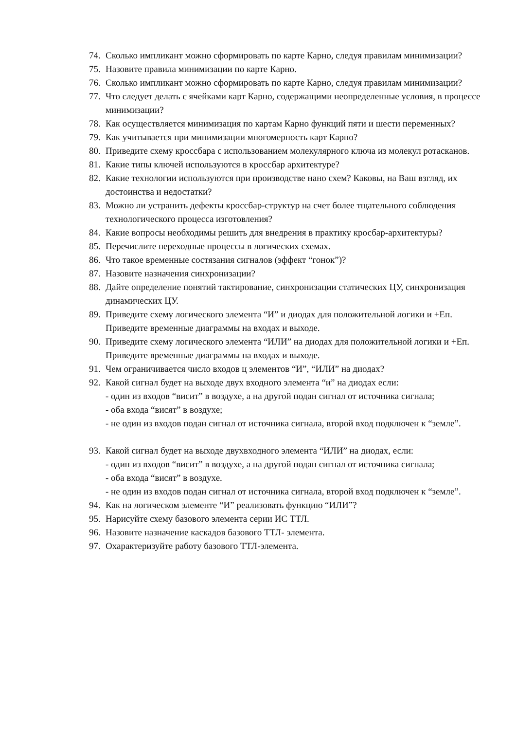74. Сколько импликант можно сформировать по карте Карно, следуя правилам минимизации?
75. Назовите правила минимизации по карте Карно.
76. Сколько импликант можно сформировать по карте Карно, следуя правилам минимизации?
77. Что следует делать с ячейками карт Карно, содержащими неопределенные условия, в процессе минимизации?
78. Как осуществляется минимизация по картам Карно функций пяти и шести переменных?
79. Как учитывается при минимизации многомерность карт Карно?
80. Приведите схему кроссбара с использованием молекулярного ключа из молекул ротасканов.
81. Какие типы ключей используются в кроссбар архитектуре?
82. Какие технологии используются при производстве нано схем? Каковы, на Ваш взгляд, их достоинства и недостатки?
83. Можно ли устранить дефекты кроссбар-структур на счет более тщательного соблюдения технологического процесса изготовления?
84. Какие вопросы необходимы решить для внедрения в практику кросбар-архитектуры?
85. Перечислите переходные процессы в логических схемах.
86. Что такое временные состязания сигналов (эффект “гонок”)?
87. Назовите назначения синхронизации?
88. Дайте определение понятий тактирование, синхронизации статических ЦУ, синхронизация динамических ЦУ.
89. Приведите схему логического элемента “И” и диодах для положительной логики и +Еп. Приведите временные диаграммы на входах и выходе.
90. Приведите схему логического элемента “ИЛИ” на диодах для положительной логики и +Еп. Приведите временные диаграммы на входах и выходе.
91. Чем ограничивается число входов ц элементов “И”, “ИЛИ” на диодах?
92. Какой сигнал будет на выходе двух входного элемента “и” на диодах если:
- один из входов “висит” в воздухе, а на другой подан сигнал от источника сигнала;
- оба входа “висят” в воздухе;
- не один из входов подан сигнал от источника сигнала, второй вход подключен к “земле”.
93. Какой сигнал будет на выходе двухвходного элемента “ИЛИ” на диодах, если:
- один из входов “висит” в воздухе, а на другой подан сигнал от источника сигнала;
- оба входа “висят” в воздухе.
- не один из входов подан сигнал от источника сигнала, второй вход подключен к “земле”.
94. Как на логическом элементе “И” реализовать функцию “ИЛИ”?
95. Нарисуйте схему базового элемента серии ИС ТТЛ.
96. Назовите назначение каскадов базового ТТЛ- элемента.
97. Охарактеризуйте работу базового ТТЛ-элемента.